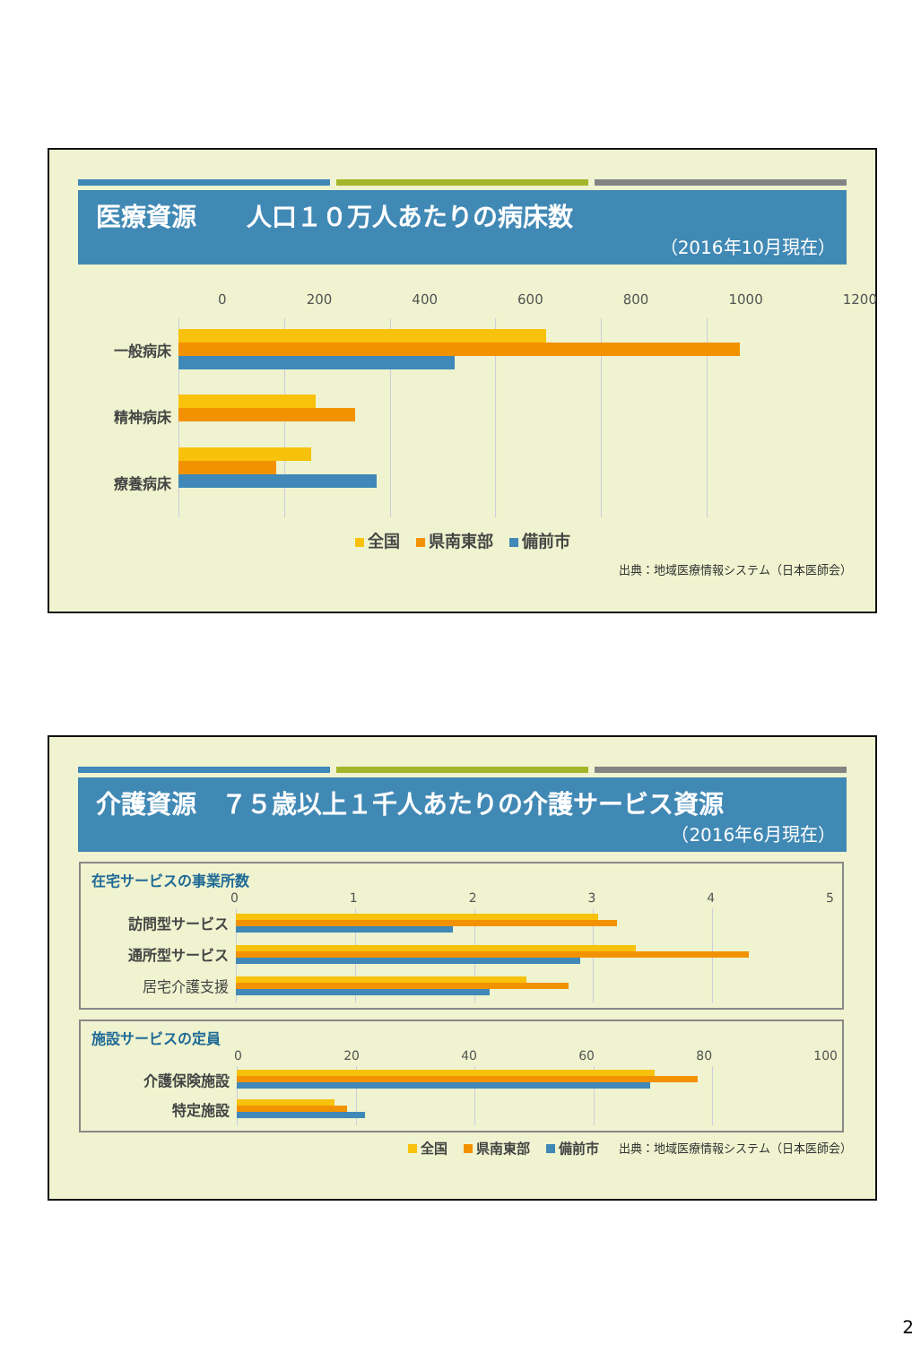医療資源　　人口１０万人あたりの病床数
（2016年10月現在）
0 200 400 600 800 1000 1200
一般病床
精神病床
療養病床
全国 県南東部 備前市
出典：地域医療情報システム（日本医師会）
介護資源　７５歳以上１千人あたりの介護サービス資源
（2016年6月現在）
在宅サービスの事業所数
012345
訪問型サービス
通所型サービス
居宅介護支援
施設サービスの定員
0 20 40 60 80 100
介護保険施設
特定施設
全国 県南東部 備前市
出典：地域医療情報システム（日本医師会）
2